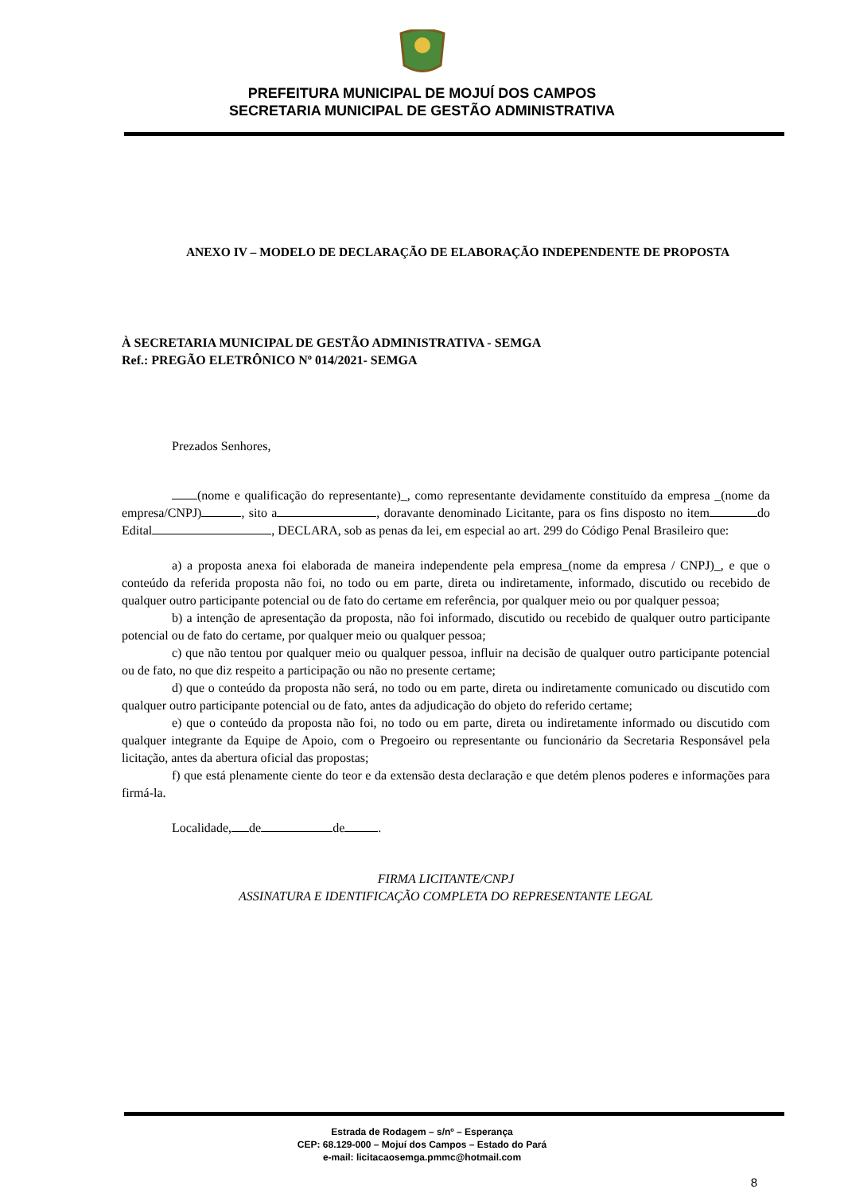PREFEITURA MUNICIPAL DE MOJUÍ DOS CAMPOS
SECRETARIA MUNICIPAL DE GESTÃO ADMINISTRATIVA
ANEXO IV – MODELO DE DECLARAÇÃO DE ELABORAÇÃO INDEPENDENTE DE PROPOSTA
À SECRETARIA MUNICIPAL DE GESTÃO ADMINISTRATIVA - SEMGA
Ref.: PREGÃO ELETRÔNICO Nº 014/2021- SEMGA
Prezados Senhores,
(nome e qualificação do representante)_, como representante devidamente constituído da empresa _(nome da empresa/CNPJ) , sito a , doravante denominado Licitante, para os fins disposto no item do Edital , DECLARA, sob as penas da lei, em especial ao art. 299 do Código Penal Brasileiro que:
a) a proposta anexa foi elaborada de maneira independente pela empresa_(nome da empresa / CNPJ)_, e que o conteúdo da referida proposta não foi, no todo ou em parte, direta ou indiretamente, informado, discutido ou recebido de qualquer outro participante potencial ou de fato do certame em referência, por qualquer meio ou por qualquer pessoa;
b) a intenção de apresentação da proposta, não foi informado, discutido ou recebido de qualquer outro participante potencial ou de fato do certame, por qualquer meio ou qualquer pessoa;
c) que não tentou por qualquer meio ou qualquer pessoa, influir na decisão de qualquer outro participante potencial ou de fato, no que diz respeito a participação ou não no presente certame;
d) que o conteúdo da proposta não será, no todo ou em parte, direta ou indiretamente comunicado ou discutido com qualquer outro participante potencial ou de fato, antes da adjudicação do objeto do referido certame;
e) que o conteúdo da proposta não foi, no todo ou em parte, direta ou indiretamente informado ou discutido com qualquer integrante da Equipe de Apoio, com o Pregoeiro ou representante ou funcionário da Secretaria Responsável pela licitação, antes da abertura oficial das propostas;
f) que está plenamente ciente do teor e da extensão desta declaração e que detém plenos poderes e informações para firmá-la.
Localidade, de de .
FIRMA LICITANTE/CNPJ
ASSINATURA E IDENTIFICAÇÃO COMPLETA DO REPRESENTANTE LEGAL
Estrada de Rodagem – s/nº – Esperança
CEP: 68.129-000 – Mojuí dos Campos – Estado do Pará
e-mail: licitacaosemga.pmmc@hotmail.com
8